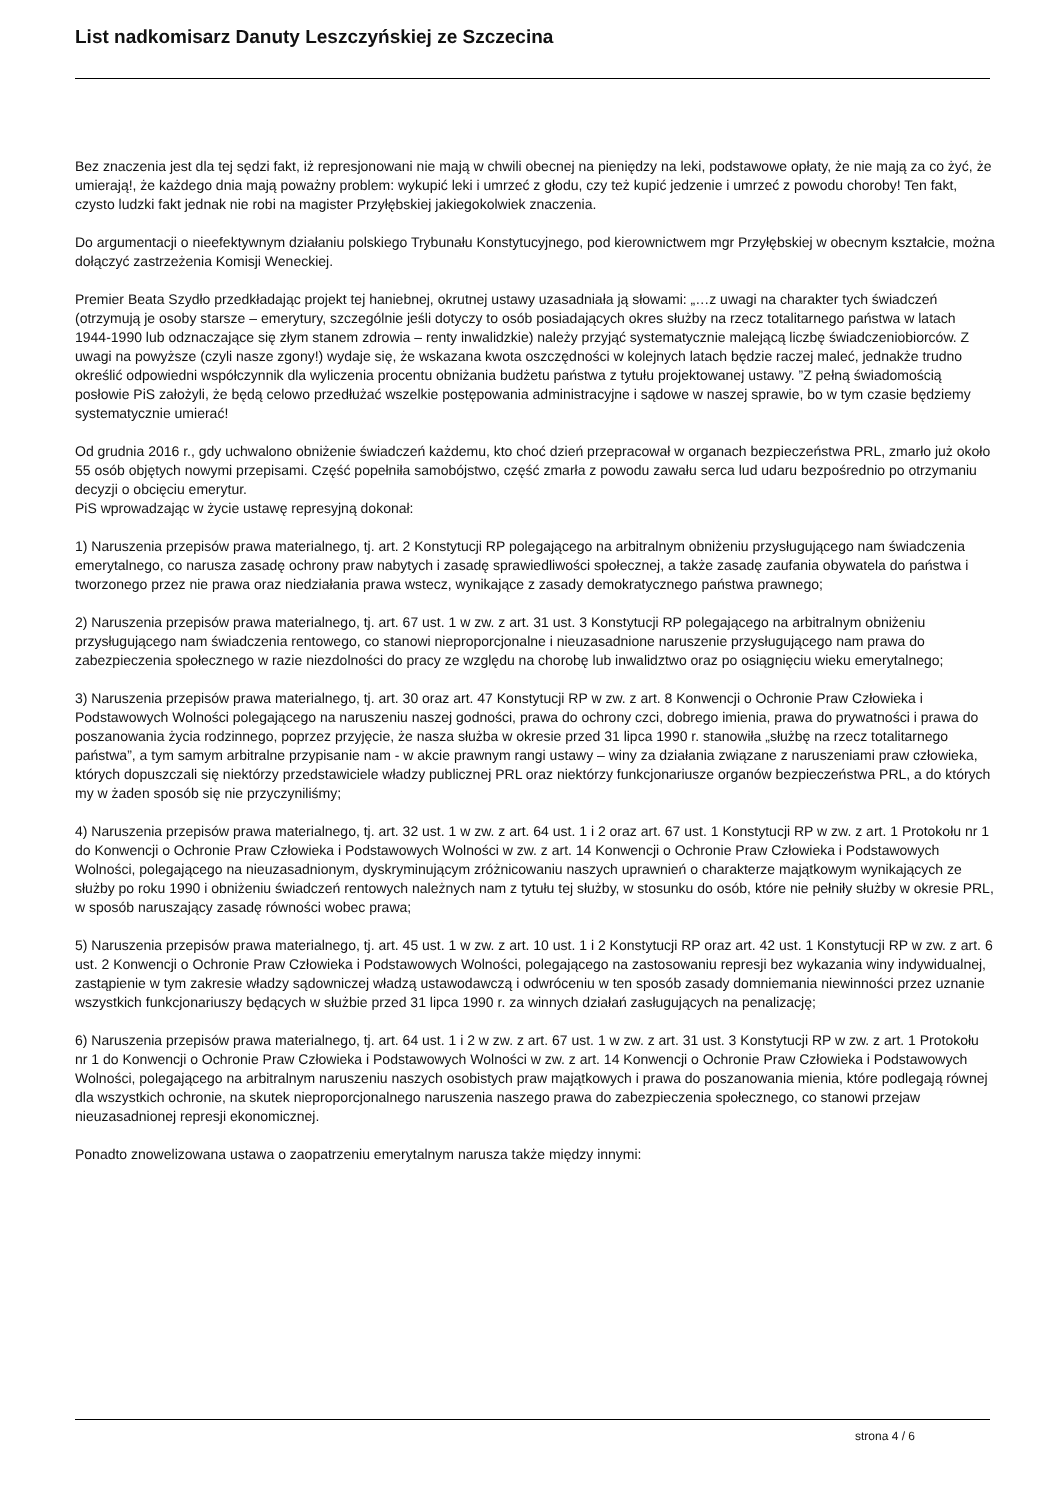List nadkomisarz Danuty Leszczyńskiej ze Szczecina
Bez znaczenia jest dla tej sędzi fakt, iż represjonowani nie mają w chwili obecnej na pieniędzy na leki, podstawowe opłaty, że nie mają za co żyć, że umierają!, że każdego dnia mają poważny problem: wykupić leki i umrzeć z głodu, czy też kupić jedzenie i umrzeć z powodu choroby! Ten fakt, czysto ludzki fakt jednak nie robi na magister Przyłębskiej jakiegokolwiek znaczenia.
Do argumentacji o nieefektywnym działaniu polskiego Trybunału Konstytucyjnego, pod kierownictwem mgr Przyłębskiej w obecnym kształcie, można dołączyć zastrzeżenia Komisji Weneckiej.
Premier Beata Szydło przedkładając projekt tej haniebnej, okrutnej ustawy uzasadniała ją słowami: „…z uwagi na charakter tych świadczeń (otrzymują je osoby starsze – emerytury, szczególnie jeśli dotyczy to osób posiadających okres służby na rzecz totalitarnego państwa w latach 1944-1990 lub odznaczające się złym stanem zdrowia – renty inwalidzkie) należy przyjąć systematycznie malejącą liczbę świadczeniobiorców. Z uwagi na powyższe (czyli nasze zgony!) wydaje się, że wskazana kwota oszczędności w kolejnych latach będzie raczej maleć, jednakże trudno określić odpowiedni współczynnik dla wyliczenia procentu obniżania budżetu państwa z tytułu projektowanej ustawy. ”Z pełną świadomością posłowie PiS założyli, że będą celowo przedłużać wszelkie postępowania administracyjne i sądowe w naszej sprawie, bo w tym czasie będziemy systematycznie umierać!
Od grudnia 2016 r., gdy uchwalono obniżenie świadczeń każdemu, kto choć dzień przepracował w organach bezpieczeństwa PRL, zmarło już około 55 osób objętych nowymi przepisami. Część popełniła samobójstwo, część zmarła z powodu zawału serca lud udaru bezpośrednio po otrzymaniu decyzji o obcięciu emerytur.
PiS wprowadzając w życie ustawę represyjną dokonał:
1) Naruszenia przepisów prawa materialnego, tj. art. 2 Konstytucji RP polegającego na arbitralnym obniżeniu przysługującego nam świadczenia emerytalnego, co narusza zasadę ochrony praw nabytych i zasadę sprawiedliwości społecznej, a także zasadę zaufania obywatela do państwa i tworzonego przez nie prawa oraz niedziałania prawa wstecz, wynikające z zasady demokratycznego państwa prawnego;
2) Naruszenia przepisów prawa materialnego, tj. art. 67 ust. 1 w zw. z art. 31 ust. 3 Konstytucji RP polegającego na arbitralnym obniżeniu przysługującego nam świadczenia rentowego, co stanowi nieproporcjonalne i nieuzasadnione naruszenie przysługującego nam prawa do zabezpieczenia społecznego w razie niezdolności do pracy ze względu na chorobę lub inwalidztwo oraz po osiągnięciu wieku emerytalnego;
3) Naruszenia przepisów prawa materialnego, tj. art. 30 oraz art. 47 Konstytucji RP w zw. z art. 8 Konwencji o Ochronie Praw Człowieka i Podstawowych Wolności polegającego na naruszeniu naszej godności, prawa do ochrony czci, dobrego imienia, prawa do prywatności i prawa do poszanowania życia rodzinnego, poprzez przyjęcie, że nasza służba w okresie przed 31 lipca 1990 r. stanowiła „służbę na rzecz totalitarnego państwa”, a tym samym arbitralne przypisanie nam - w akcie prawnym rangi ustawy – winy za działania związane z naruszeniami praw człowieka, których dopuszczali się niektórzy przedstawiciele władzy publicznej PRL oraz niektórzy funkcjonariusze organów bezpieczeństwa PRL, a do których my w żaden sposób się nie przyczyniliśmy;
4) Naruszenia przepisów prawa materialnego, tj. art. 32 ust. 1 w zw. z art. 64 ust. 1 i 2 oraz art. 67 ust. 1 Konstytucji RP w zw. z art. 1 Protokołu nr 1 do Konwencji o Ochronie Praw Człowieka i Podstawowych Wolności w zw. z art. 14 Konwencji o Ochronie Praw Człowieka i Podstawowych Wolności, polegającego na nieuzasadnionym, dyskryminującym zróżnicowaniu naszych uprawnień o charakterze majątkowym wynikających ze służby po roku 1990 i obniżeniu świadczeń rentowych należnych nam z tytułu tej służby, w stosunku do osób, które nie pełniły służby w okresie PRL, w sposób naruszający zasadę równości wobec prawa;
5) Naruszenia przepisów prawa materialnego, tj. art. 45 ust. 1 w zw. z art. 10 ust. 1 i 2 Konstytucji RP oraz art. 42 ust. 1 Konstytucji RP w zw. z art. 6 ust. 2 Konwencji o Ochronie Praw Człowieka i Podstawowych Wolności, polegającego na zastosowaniu represji bez wykazania winy indywidualnej, zastąpienie w tym zakresie władzy sądowniczej władzą ustawodawczą i odwróceniu w ten sposób zasady domniemania niewinności przez uznanie wszystkich funkcjonariuszy będących w służbie przed 31 lipca 1990 r. za winnych działań zasługujących na penalizację;
6) Naruszenia przepisów prawa materialnego, tj. art. 64 ust. 1 i 2 w zw. z art. 67 ust. 1 w zw. z art. 31 ust. 3 Konstytucji RP w zw. z art. 1 Protokołu nr 1 do Konwencji o Ochronie Praw Człowieka i Podstawowych Wolności w zw. z art. 14 Konwencji o Ochronie Praw Człowieka i Podstawowych Wolności, polegającego na arbitralnym naruszeniu naszych osobistych praw majątkowych i prawa do poszanowania mienia, które podlegają równej dla wszystkich ochronie, na skutek nieproporcjonalnego naruszenia naszego prawa do zabezpieczenia społecznego, co stanowi przejaw nieuzasadnionej represji ekonomicznej.
Ponadto znowelizowana ustawa o zaopatrzeniu emerytalnym narusza także między innymi:
strona 4 / 6